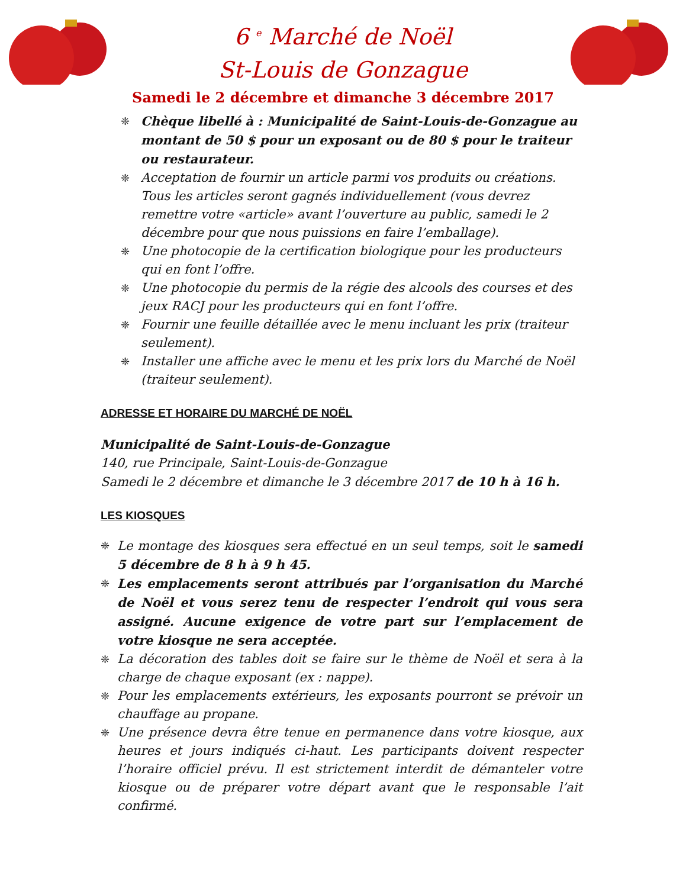6 <sup>e</sup> Marché de Noël
St-Louis de Gonzague
Samedi le 2 décembre et dimanche 3 décembre 2017
❈ Chèque libellé à : Municipalité de Saint-Louis-de-Gonzague au montant de 50 $ pour un exposant ou de 80 $ pour le traiteur ou restaurateur.
❈ Acceptation de fournir un article parmi vos produits ou créations. Tous les articles seront gagnés individuellement (vous devrez remettre votre «article» avant l’ouverture au public, samedi le 2 décembre pour que nous puissions en faire l’emballage).
❈ Une photocopie de la certification biologique pour les producteurs qui en font l’offre.
❈ Une photocopie du permis de la régie des alcools des courses et des jeux RACJ pour les producteurs qui en font l’offre.
❈ Fournir une feuille détaillée avec le menu incluant les prix (traiteur seulement).
❈ Installer une affiche avec le menu et les prix lors du Marché de Noël (traiteur seulement).
ADRESSE ET HORAIRE DU MARCHÉ DE NOËL
Municipalité de Saint-Louis-de-Gonzague
140, rue Principale, Saint-Louis-de-Gonzague
Samedi le 2 décembre et dimanche le 3 décembre 2017 de 10 h à 16 h.
LES KIOSQUES
❈ Le montage des kiosques sera effectué en un seul temps, soit le samedi 5 décembre de 8 h à 9 h 45.
❈ Les emplacements seront attribués par l’organisation du Marché de Noël et vous serez tenu de respecter l’endroit qui vous sera assigné. Aucune exigence de votre part sur l’emplacement de votre kiosque ne sera acceptée.
❈ La décoration des tables doit se faire sur le thème de Noël et sera à la charge de chaque exposant (ex : nappe).
❈ Pour les emplacements extérieurs, les exposants pourront se prévoir un chauffage au propane.
❈ Une présence devra être tenue en permanence dans votre kiosque, aux heures et jours indiqués ci-haut. Les participants doivent respecter l’horaire officiel prévu. Il est strictement interdit de démanteler votre kiosque ou de préparer votre départ avant que le responsable l’ait confirmé.